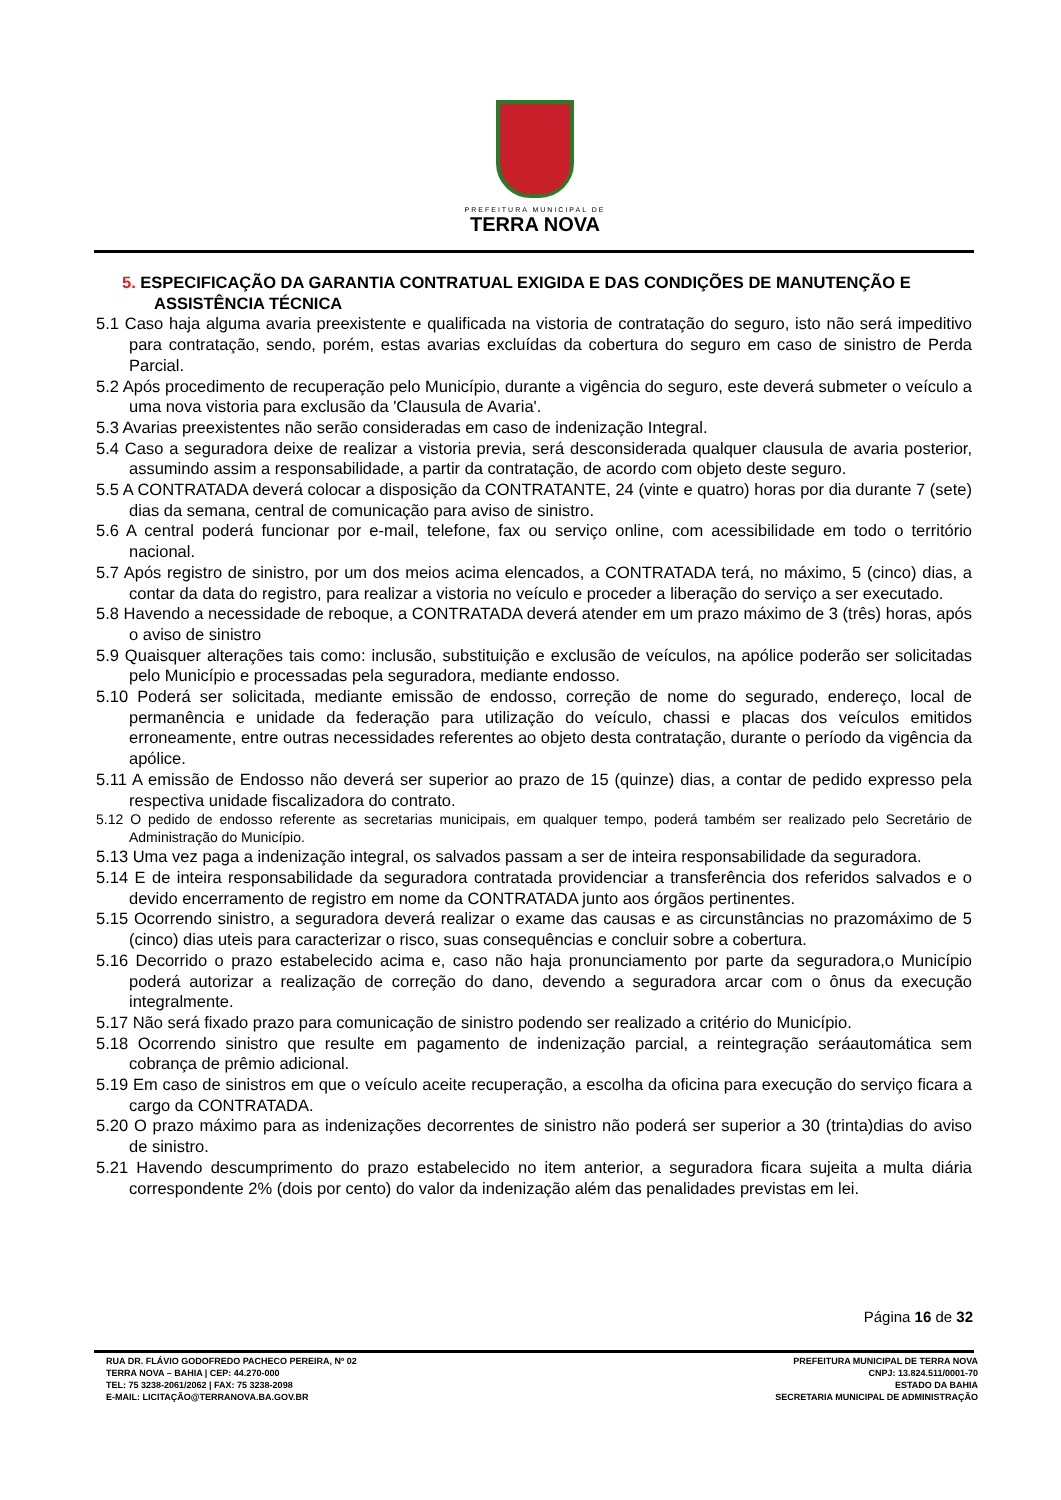PREFEITURA MUNICIPAL DE
TERRA NOVA
5. ESPECIFICAÇÃO DA GARANTIA CONTRATUAL EXIGIDA E DAS CONDIÇÕES DE MANUTENÇÃO E ASSISTÊNCIA TÉCNICA
5.1 Caso haja alguma avaria preexistente e qualificada na vistoria de contratação do seguro, isto não será impeditivo para contratação, sendo, porém, estas avarias excluídas da cobertura do seguro em caso de sinistro de Perda Parcial.
5.2 Após procedimento de recuperação pelo Município, durante a vigência do seguro, este deverá submeter o veículo a uma nova vistoria para exclusão da 'Clausula de Avaria'.
5.3 Avarias preexistentes não serão consideradas em caso de indenização Integral.
5.4 Caso a seguradora deixe de realizar a vistoria previa, será desconsiderada qualquer clausula de avaria posterior, assumindo assim a responsabilidade, a partir da contratação, de acordo com objeto deste seguro.
5.5 A CONTRATADA deverá colocar a disposição da CONTRATANTE, 24 (vinte e quatro) horas por dia durante 7 (sete) dias da semana, central de comunicação para aviso de sinistro.
5.6 A central poderá funcionar por e-mail, telefone, fax ou serviço online, com acessibilidade em todo o território nacional.
5.7 Após registro de sinistro, por um dos meios acima elencados, a CONTRATADA terá, no máximo, 5 (cinco) dias, a contar da data do registro, para realizar a vistoria no veículo e proceder a liberação do serviço a ser executado.
5.8 Havendo a necessidade de reboque, a CONTRATADA deverá atender em um prazo máximo de 3 (três) horas, após o aviso de sinistro
5.9 Quaisquer alterações tais como: inclusão, substituição e exclusão de veículos, na apólice poderão ser solicitadas pelo Município e processadas pela seguradora, mediante endosso.
5.10 Poderá ser solicitada, mediante emissão de endosso, correção de nome do segurado, endereço, local de permanência e unidade da federação para utilização do veículo, chassi e placas dos veículos emitidos erroneamente, entre outras necessidades referentes ao objeto desta contratação, durante o período da vigência da apólice.
5.11 A emissão de Endosso não deverá ser superior ao prazo de 15 (quinze) dias, a contar de pedido expresso pela respectiva unidade fiscalizadora do contrato.
5.12 O pedido de endosso referente as secretarias municipais, em qualquer tempo, poderá também ser realizado pelo Secretário de Administração do Município.
5.13 Uma vez paga a indenização integral, os salvados passam a ser de inteira responsabilidade da seguradora.
5.14 E de inteira responsabilidade da seguradora contratada providenciar a transferência dos referidos salvados e o devido encerramento de registro em nome da CONTRATADA junto aos órgãos pertinentes.
5.15 Ocorrendo sinistro, a seguradora deverá realizar o exame das causas e as circunstâncias no prazomáximo de 5 (cinco) dias uteis para caracterizar o risco, suas consequências e concluir sobre a cobertura.
5.16 Decorrido o prazo estabelecido acima e, caso não haja pronunciamento por parte da seguradora,o Município poderá autorizar a realização de correção do dano, devendo a seguradora arcar com o ônus da execução integralmente.
5.17 Não será fixado prazo para comunicação de sinistro podendo ser realizado a critério do Município.
5.18 Ocorrendo sinistro que resulte em pagamento de indenização parcial, a reintegração seráautomática sem cobrança de prêmio adicional.
5.19 Em caso de sinistros em que o veículo aceite recuperação, a escolha da oficina para execução do serviço ficara a cargo da CONTRATADA.
5.20 O prazo máximo para as indenizações decorrentes de sinistro não poderá ser superior a 30 (trinta)dias do aviso de sinistro.
5.21 Havendo descumprimento do prazo estabelecido no item anterior, a seguradora ficara sujeita a multa diária correspondente 2% (dois por cento) do valor da indenização além das penalidades previstas em lei.
Página 16 de 32
RUA DR. FLÁVIO GODOFREDO PACHECO PEREIRA, Nº 02
TERRA NOVA – BAHIA | CEP: 44.270-000
TEL: 75 3238-2061/2062 | FAX: 75 3238-2098
E-MAIL: LICITAÇÃO@TERRANOVA.BA.GOV.BR
PREFEITURA MUNICIPAL DE TERRA NOVA
CNPJ: 13.824.511/0001-70
ESTADO DA BAHIA
SECRETARIA MUNICIPAL DE ADMINISTRAÇÃO